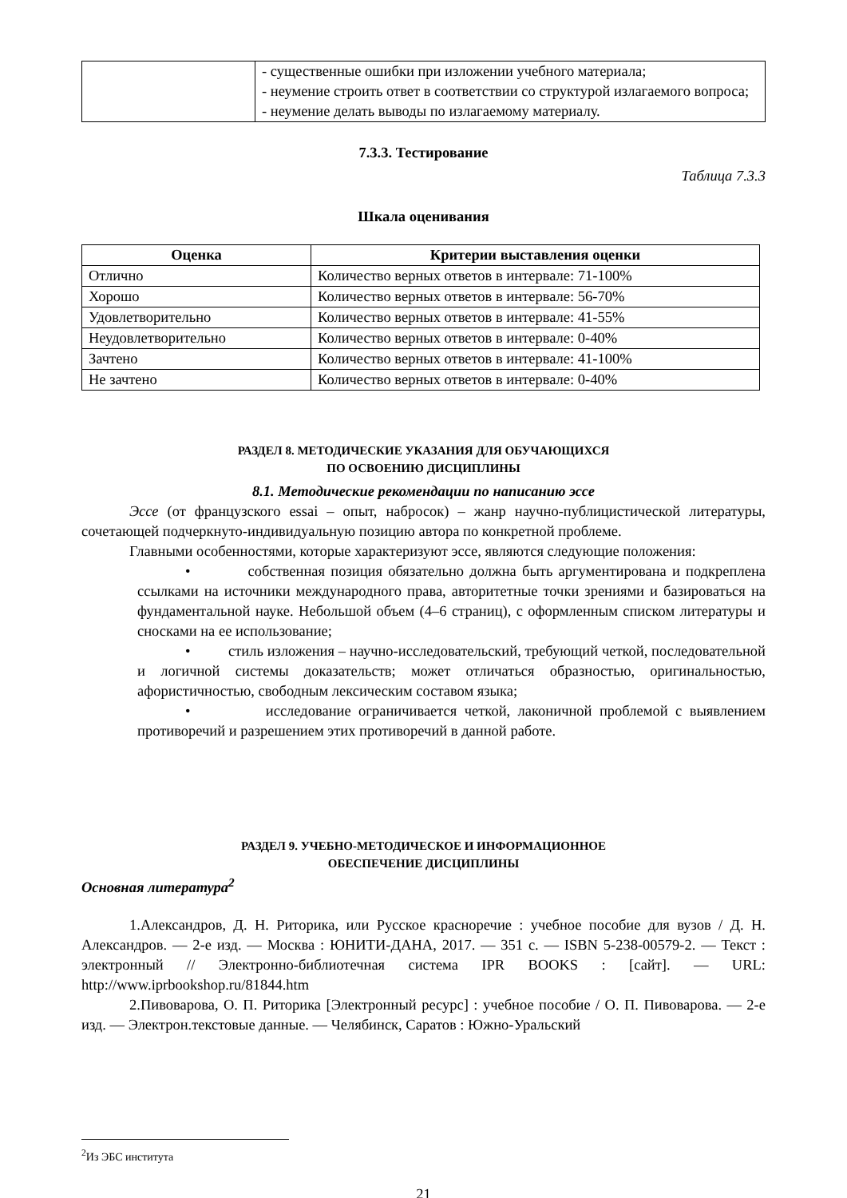| | - существенные ошибки при изложении учебного материала; - неумение строить ответ в соответствии со структурой излагаемого вопроса; - неумение делать выводы по излагаемому материалу. |
7.3.3. Тестирование
Таблица 7.3.3
Шкала оценивания
| Оценка | Критерии выставления оценки |
| --- | --- |
| Отлично | Количество верных ответов в интервале: 71-100% |
| Хорошо | Количество верных ответов в интервале: 56-70% |
| Удовлетворительно | Количество верных ответов в интервале: 41-55% |
| Неудовлетворительно | Количество верных ответов в интервале: 0-40% |
| Зачтено | Количество верных ответов в интервале: 41-100% |
| Не зачтено | Количество верных ответов в интервале: 0-40% |
РАЗДЕЛ 8. МЕТОДИЧЕСКИЕ УКАЗАНИЯ ДЛЯ ОБУЧАЮЩИХСЯ
ПО ОСВОЕНИЮ ДИСЦИПЛИНЫ
8.1. Методические рекомендации по написанию эссе
Эссе (от французского essai – опыт, набросок) – жанр научно-публицистической литературы, сочетающей подчеркнуто-индивидуальную позицию автора по конкретной проблеме.
Главными особенностями, которые характеризуют эссе, являются следующие положения:
• собственная позиция обязательно должна быть аргументирована и подкреплена ссылками на источники международного права, авторитетные точки зрениями и базироваться на фундаментальной науке. Небольшой объем (4–6 страниц), с оформленным списком литературы и сносками на ее использование;
• стиль изложения – научно-исследовательский, требующий четкой, последовательной и логичной системы доказательств; может отличаться образностью, оригинальностью, афористичностью, свободным лексическим составом языка;
• исследование ограничивается четкой, лаконичной проблемой с выявлением противоречий и разрешением этих противоречий в данной работе.
РАЗДЕЛ 9. УЧЕБНО-МЕТОДИЧЕСКОЕ И ИНФОРМАЦИОННОЕ
ОБЕСПЕЧЕНИЕ ДИСЦИПЛИНЫ
Основная литература<sup>2</sup>
1.Александров, Д. Н. Риторика, или Русское красноречие : учебное пособие для вузов / Д. Н. Александров. — 2-е изд. — Москва : ЮНИТИ-ДАНА, 2017. — 351 c. — ISBN 5-238-00579-2. — Текст : электронный // Электронно-библиотечная система IPR BOOKS : [сайт]. — URL: http://www.iprbookshop.ru/81844.htm
2.Пивоварова, О. П. Риторика [Электронный ресурс] : учебное пособие / О. П. Пивоварова. — 2-е изд. — Электрон.текстовые данные. — Челябинск, Саратов : Южно-Уральский
<sup>2</sup> Из ЭБС института
21